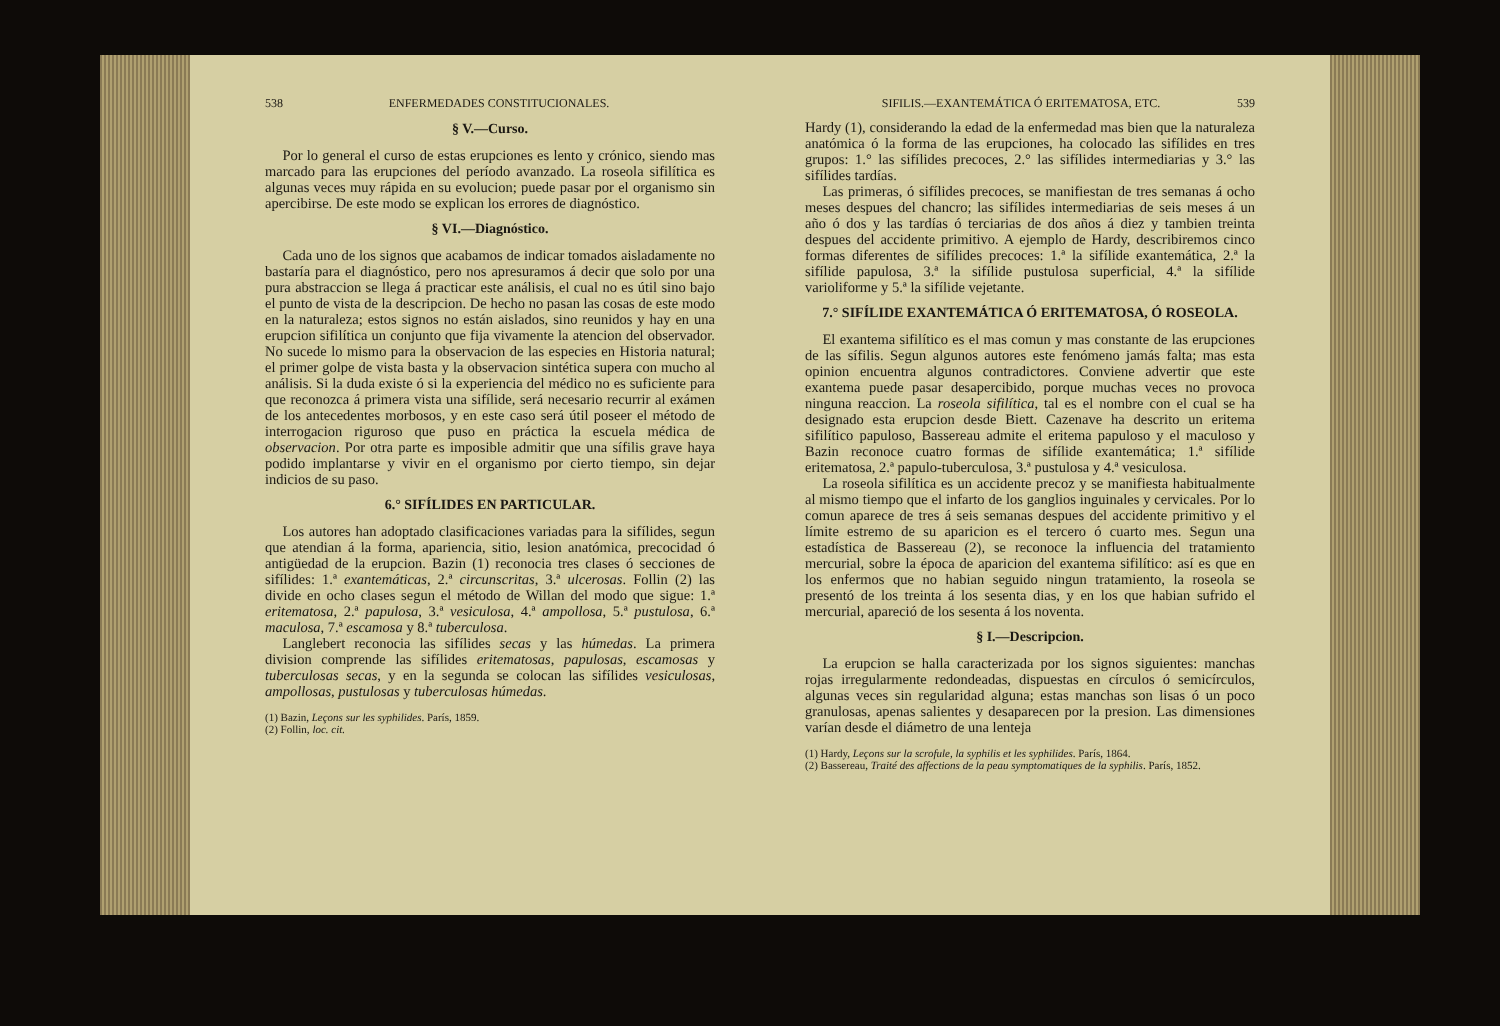538 ENFERMEDADES CONSTITUCIONALES.
§ V.—Curso.
Por lo general el curso de estas erupciones es lento y crónico, siendo mas marcado para las erupciones del período avanzado. La roseola sifilítica es algunas veces muy rápida en su evolucion; puede pasar por el organismo sin apercibirse. De este modo se explican los errores de diagnóstico.
§ VI.—Diagnóstico.
Cada uno de los signos que acabamos de indicar tomados aisladamente no bastaría para el diagnóstico, pero nos apresuramos á decir que solo por una pura abstraccion se llega á practicar este análisis, el cual no es útil sino bajo el punto de vista de la descripcion. De hecho no pasan las cosas de este modo en la naturaleza; estos signos no están aislados, sino reunidos y hay en una erupcion sifilítica un conjunto que fija vivamente la atencion del observador. No sucede lo mismo para la observacion de las especies en Historia natural; el primer golpe de vista basta y la observacion sintética supera con mucho al análisis. Si la duda existe ó si la experiencia del médico no es suficiente para que reconozca á primera vista una sifílide, será necesario recurrir al exámen de los antecedentes morbosos, y en este caso será útil poseer el método de interrogacion riguroso que puso en práctica la escuela médica de observacion. Por otra parte es imposible admitir que una sífilis grave haya podido implantarse y vivir en el organismo por cierto tiempo, sin dejar indicios de su paso.
6.° SIFÍLIDES EN PARTICULAR.
Los autores han adoptado clasificaciones variadas para la sifílides, segun que atendian á la forma, apariencia, sitio, lesion anatómica, precocidad ó antigüedad de la erupcion. Bazin (1) reconocia tres clases ó secciones de sifílides: 1.ª exantemáticas, 2.ª circunscritas, 3.ª ulcerosas. Follin (2) las divide en ocho clases segun el método de Willan del modo que sigue: 1.ª eritematosa, 2.ª papulosa, 3.ª vesiculosa, 4.ª ampollosa, 5.ª pustulosa, 6.ª maculosa, 7.ª escamosa y 8.ª tuberculosa.
Langlebert reconocia las sifílides secas y las húmedas. La primera division comprende las sifílides eritematosas, papulosas, escamosas y tuberculosas secas, y en la segunda se colocan las sifílides vesiculosas, ampollosas, pustulosas y tuberculosas húmedas.
(1) Bazin, Leçons sur les syphilides. París, 1859.
(2) Follin, loc. cit.
SIFILIS.—EXANTEMÁTICA Ó ERITEMATOSA, ETC. 539
Hardy (1), considerando la edad de la enfermedad mas bien que la naturaleza anatómica ó la forma de las erupciones, ha colocado las sifílides en tres grupos: 1.° las sifílides precoces, 2.° las sifílides intermediarias y 3.° las sifílides tardías.
Las primeras, ó sifílides precoces, se manifiestan de tres semanas á ocho meses despues del chancro; las sifílides intermediarias de seis meses á un año ó dos y las tardías ó terciarias de dos años á diez y tambien treinta despues del accidente primitivo. A ejemplo de Hardy, describiremos cinco formas diferentes de sifílides precoces: 1.ª la sifílide exantemática, 2.ª la sifílide papulosa, 3.ª la sifílide pustulosa superficial, 4.ª la sifílide varioliforme y 5.ª la sifílide vejetante.
7.° SIFÍLIDE EXANTEMÁTICA Ó ERITEMATOSA, Ó ROSEOLA.
El exantema sifilítico es el mas comun y mas constante de las erupciones de las sífilis. Segun algunos autores este fenómeno jamás falta; mas esta opinion encuentra algunos contradictores. Conviene advertir que este exantema puede pasar desapercibido, porque muchas veces no provoca ninguna reaccion. La roseola sifilítica, tal es el nombre con el cual se ha designado esta erupcion desde Biett. Cazenave ha descrito un eritema sifilítico papuloso, Bassereau admite el eritema papuloso y el maculoso y Bazin reconoce cuatro formas de sifílide exantemática; 1.ª sifílide eritematosa, 2.ª papulo-tuberculosa, 3.ª pustulosa y 4.ª vesiculosa.
La roseola sifilítica es un accidente precoz y se manifiesta habitualmente al mismo tiempo que el infarto de los ganglios inguinales y cervicales. Por lo comun aparece de tres á seis semanas despues del accidente primitivo y el límite estremo de su aparicion es el tercero ó cuarto mes. Segun una estadística de Bassereau (2), se reconoce la influencia del tratamiento mercurial, sobre la época de aparicion del exantema sifilítico: así es que en los enfermos que no habian seguido ningun tratamiento, la roseola se presentó de los treinta á los sesenta dias, y en los que habian sufrido el mercurial, apareció de los sesenta á los noventa.
§ I.—Descripcion.
La erupcion se halla caracterizada por los signos siguientes: manchas rojas irregularmente redondeadas, dispuestas en círculos ó semicírculos, algunas veces sin regularidad alguna; estas manchas son lisas ó un poco granulosas, apenas salientes y desaparecen por la presion. Las dimensiones varían desde el diámetro de una lenteja
(1) Hardy, Leçons sur la scrofule, la syphilis et les syphilides. París, 1864.
(2) Bassereau, Traité des affections de la peau symptomatiques de la syphilis. París, 1852.